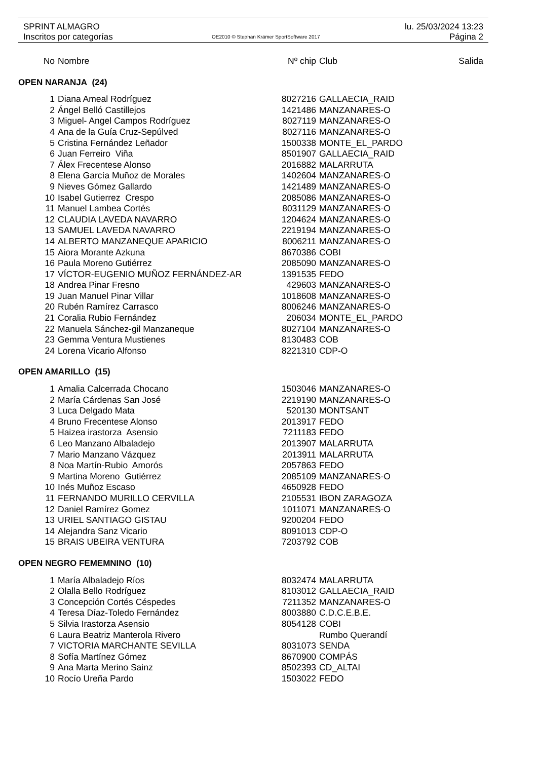SPRINT ALMAGRO lu. 25/03/2024 13:23
Inscritos por categorías OE2010 © Stephan Krämer SportSoftware 2017 Página 2
| No | Nombre | Nº chip | Club | Salida |
| --- | --- | --- | --- | --- |
| OPEN NARANJA (24) | | | | |
| 1 | Diana Ameal Rodríguez | 8027216 | GALLAECIA_RAID | |
| 2 | Ángel Belló Castillejos | 1421486 | MANZANARES-O | |
| 3 | Miguel- Angel Campos Rodríguez | 8027119 | MANZANARES-O | |
| 4 | Ana de la Guía Cruz-Sepúlved | 8027116 | MANZANARES-O | |
| 5 | Cristina Fernández Leñador | 1500338 | MONTE_EL_PARDO | |
| 6 | Juan Ferreiro Viña | 8501907 | GALLAECIA_RAID | |
| 7 | Álex Frecentese Alonso | 2016882 | MALARRUTA | |
| 8 | Elena García Muñoz de Morales | 1402604 | MANZANARES-O | |
| 9 | Nieves Gómez Gallardo | 1421489 | MANZANARES-O | |
| 10 | Isabel Gutierrez Crespo | 2085086 | MANZANARES-O | |
| 11 | Manuel Lambea Cortés | 8031129 | MANZANARES-O | |
| 12 | CLAUDIA LAVEDA NAVARRO | 1204624 | MANZANARES-O | |
| 13 | SAMUEL LAVEDA NAVARRO | 2219194 | MANZANARES-O | |
| 14 | ALBERTO MANZANEQUE APARICIO | 8006211 | MANZANARES-O | |
| 15 | Aiora Morante Azkuna | 8670386 | COBI | |
| 16 | Paula Moreno Gutiérrez | 2085090 | MANZANARES-O | |
| 17 | VÍCTOR-EUGENIO MUÑOZ FERNÁNDEZ-AR | 1391535 | FEDO | |
| 18 | Andrea Pinar Fresno | 429603 | MANZANARES-O | |
| 19 | Juan Manuel Pinar Villar | 1018608 | MANZANARES-O | |
| 20 | Rubén Ramírez Carrasco | 8006246 | MANZANARES-O | |
| 21 | Coralia Rubio Fernández | 206034 | MONTE_EL_PARDO | |
| 22 | Manuela Sánchez-gil Manzaneque | 8027104 | MANZANARES-O | |
| 23 | Gemma Ventura Mustienes | 8130483 | COB | |
| 24 | Lorena Vicario Alfonso | 8221310 | CDP-O | |
| OPEN AMARILLO (15) | | | | |
| 1 | Amalia Calcerrada Chocano | 1503046 | MANZANARES-O | |
| 2 | María Cárdenas San José | 2219190 | MANZANARES-O | |
| 3 | Luca Delgado Mata | 520130 | MONTSANT | |
| 4 | Bruno Frecentese Alonso | 2013917 | FEDO | |
| 5 | Haizea irastorza Asensio | 7211183 | FEDO | |
| 6 | Leo Manzano Albaladejo | 2013907 | MALARRUTA | |
| 7 | Mario Manzano Vázquez | 2013911 | MALARRUTA | |
| 8 | Noa Martín-Rubio Amorós | 2057863 | FEDO | |
| 9 | Martina Moreno Gutiérrez | 2085109 | MANZANARES-O | |
| 10 | Inés Muñoz Escaso | 4650928 | FEDO | |
| 11 | FERNANDO MURILLO CERVILLA | 2105531 | IBON ZARAGOZA | |
| 12 | Daniel Ramírez Gomez | 1011071 | MANZANARES-O | |
| 13 | URIEL SANTIAGO GISTAU | 9200204 | FEDO | |
| 14 | Alejandra Sanz Vicario | 8091013 | CDP-O | |
| 15 | BRAIS UBEIRA VENTURA | 7203792 | COB | |
| OPEN NEGRO FEMEMNINO (10) | | | | |
| 1 | María Albaladejo Ríos | 8032474 | MALARRUTA | |
| 2 | Olalla Bello Rodríguez | 8103012 | GALLAECIA_RAID | |
| 3 | Concepción Cortés Céspedes | 7211352 | MANZANARES-O | |
| 4 | Teresa Díaz-Toledo Fernández | 8003880 | C.D.C.E.B.E. | |
| 5 | Silvia Irastorza Asensio | 8054128 | COBI | |
| 6 | Laura Beatriz Manterola Rivero | | Rumbo Querandí | |
| 7 | VICTORIA MARCHANTE SEVILLA | 8031073 | SENDA | |
| 8 | Sofía Martínez Gómez | 8670900 | COMPÁS | |
| 9 | Ana Marta Merino Sainz | 8502393 | CD_ALTAI | |
| 10 | Rocío Ureña Pardo | 1503022 | FEDO | |